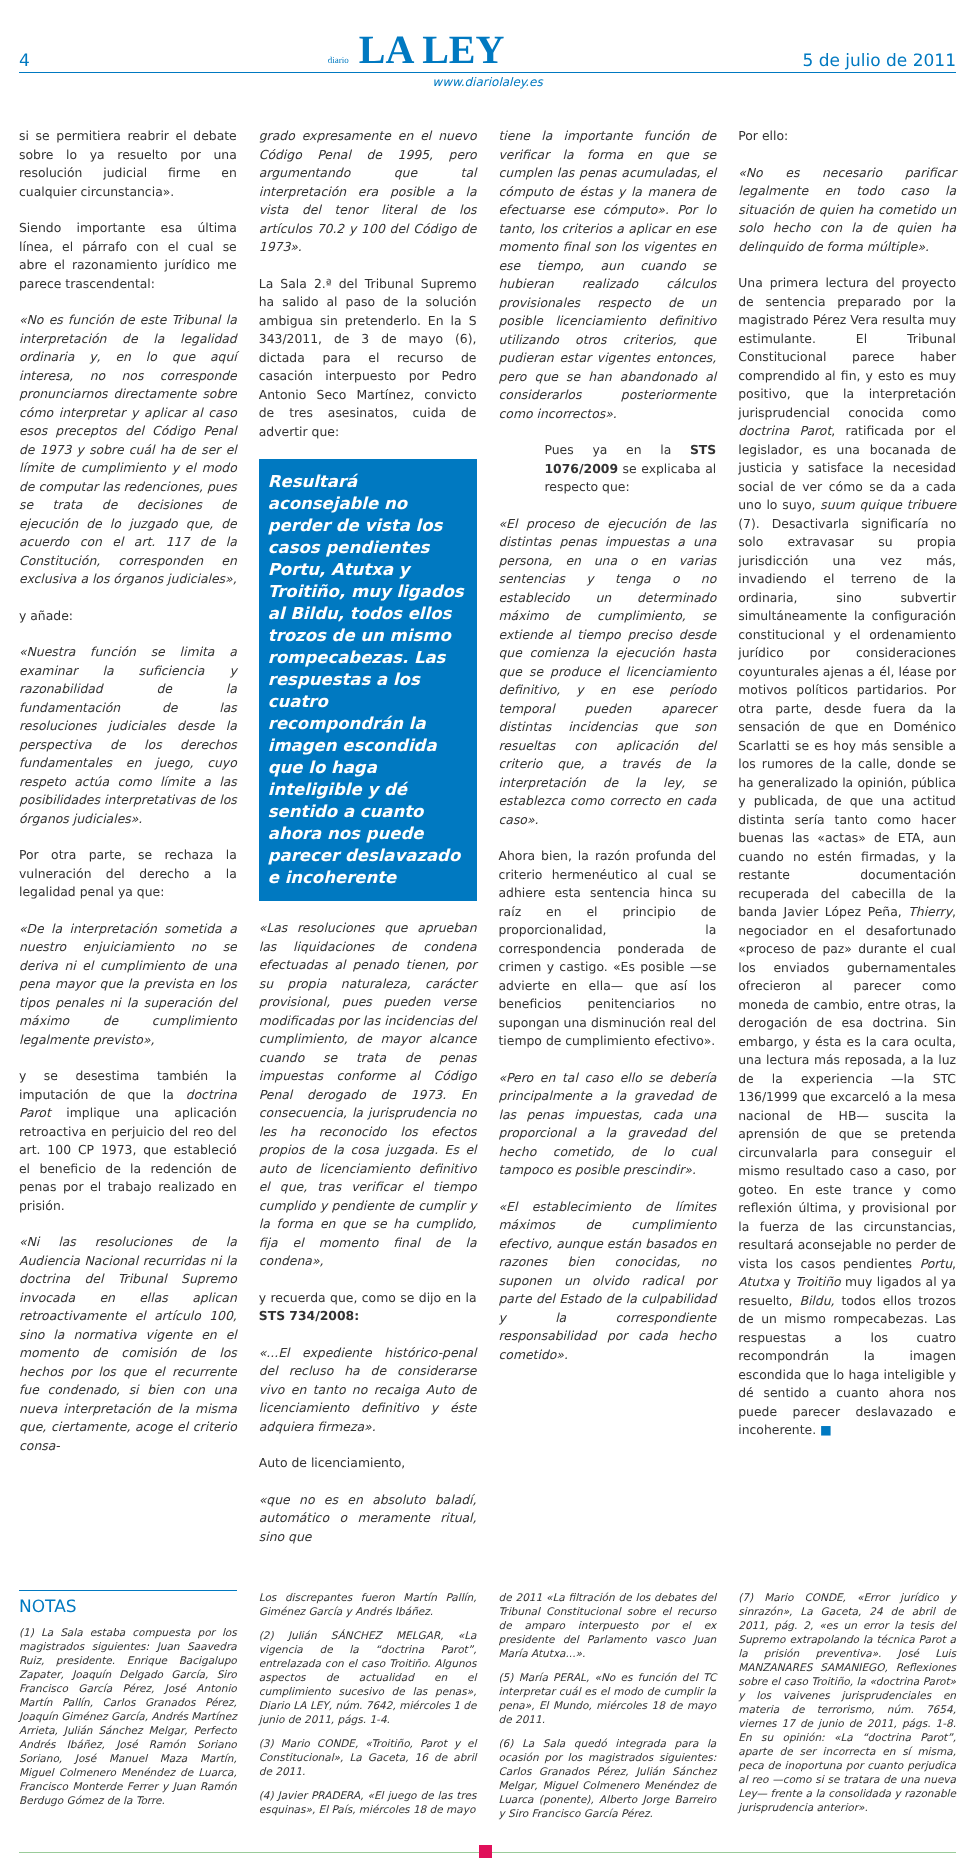4
diario LA LEY
5 de julio de 2011
www.diariolaley.es
si se permitiera reabrir el debate sobre lo ya resuelto por una resolución judicial firme en cualquier circunstancia».
Siendo importante esa última línea, el párrafo con el cual se abre el razonamiento jurídico me parece trascendental:
«No es función de este Tribunal la interpretación de la legalidad ordinaria y, en lo que aquí interesa, no nos corresponde pronunciarnos directamente sobre cómo interpretar y aplicar al caso esos preceptos del Código Penal de 1973 y sobre cuál ha de ser el límite de cumplimiento y el modo de computar las redenciones, pues se trata de decisiones de ejecución de lo juzgado que, de acuerdo con el art. 117 de la Constitución, corresponden en exclusiva a los órganos judiciales»,
y añade:
«Nuestra función se limita a examinar la suficiencia y razonabilidad de la fundamentación de las resoluciones judiciales desde la perspectiva de los derechos fundamentales en juego, cuyo respeto actúa como límite a las posibilidades interpretativas de los órganos judiciales».
Por otra parte, se rechaza la vulneración del derecho a la legalidad penal ya que:
«De la interpretación sometida a nuestro enjuiciamiento no se deriva ni el cumplimiento de una pena mayor que la prevista en los tipos penales ni la superación del máximo de cumplimiento legalmente previsto»,
y se desestima también la imputación de que la doctrina Parot implique una aplicación retroactiva en perjuicio del reo del art. 100 CP 1973, que estableció el beneficio de la redención de penas por el trabajo realizado en prisión.
«Ni las resoluciones de la Audiencia Nacional recurridas ni la doctrina del Tribunal Supremo invocada en ellas aplican retroactivamente el artículo 100, sino la normativa vigente en el momento de comisión de los hechos por los que el recurrente fue condenado, si bien con una nueva interpretación de la misma que, ciertamente, acoge el criterio consa-
grado expresamente en el nuevo Código Penal de 1995, pero argumentando que tal interpretación era posible a la vista del tenor literal de los artículos 70.2 y 100 del Código de 1973».
La Sala 2.ª del Tribunal Supremo ha salido al paso de la solución ambigua sin pretenderlo. En la S 343/2011, de 3 de mayo (6), dictada para el recurso de casación interpuesto por Pedro Antonio Seco Martínez, convicto de tres asesinatos, cuida de advertir que:
Resultará aconsejable no perder de vista los casos pendientes Portu, Atutxa y Troitiño, muy ligados al Bildu, todos ellos trozos de un mismo rompecabezas. Las respuestas a los cuatro recompondrán la imagen escondida que lo haga inteligible y dé sentido a cuanto ahora nos puede parecer deslavazado e incoherente
«Las resoluciones que aprueban las liquidaciones de condena efectuadas al penado tienen, por su propia naturaleza, carácter provisional, pues pueden verse modificadas por las incidencias del cumplimiento, de mayor alcance cuando se trata de penas impuestas conforme al Código Penal derogado de 1973. En consecuencia, la jurisprudencia no les ha reconocido los efectos propios de la cosa juzgada. Es el auto de licenciamiento definitivo el que, tras verificar el tiempo cumplido y pendiente de cumplir y la forma en que se ha cumplido, fija el momento final de la condena»,
y recuerda que, como se dijo en la STS 734/2008:
«...El expediente histórico-penal del recluso ha de considerarse vivo en tanto no recaiga Auto de licenciamiento definitivo y éste adquiera firmeza».
Auto de licenciamiento,
«que no es en absoluto baladí, automático o meramente ritual, sino que
tiene la importante función de verificar la forma en que se cumplen las penas acumuladas, el cómputo de éstas y la manera de efectuarse ese cómputo». Por lo tanto, los criterios a aplicar en ese momento final son los vigentes en ese tiempo, aun cuando se hubieran realizado cálculos provisionales respecto de un posible licenciamiento definitivo utilizando otros criterios, que pudieran estar vigentes entonces, pero que se han abandonado al considerarlos posteriormente como incorrectos».
Pues ya en la STS 1076/2009 se explicaba al respecto que:
«El proceso de ejecución de las distintas penas impuestas a una persona, en una o en varias sentencias y tenga o no establecido un determinado máximo de cumplimiento, se extiende al tiempo preciso desde que comienza la ejecución hasta que se produce el licenciamiento definitivo, y en ese período temporal pueden aparecer distintas incidencias que son resueltas con aplicación del criterio que, a través de la interpretación de la ley, se establezca como correcto en cada caso».
Ahora bien, la razón profunda del criterio hermenéutico al cual se adhiere esta sentencia hinca su raíz en el principio de proporcionalidad, la correspondencia ponderada de crimen y castigo. «Es posible —se advierte en ella— que así los beneficios penitenciarios no supongan una disminución real del tiempo de cumplimiento efectivo».
«Pero en tal caso ello se debería principalmente a la gravedad de las penas impuestas, cada una proporcional a la gravedad del hecho cometido, de lo cual tampoco es posible prescindir».
«El establecimiento de límites máximos de cumplimiento efectivo, aunque están basados en razones bien conocidas, no suponen un olvido radical por parte del Estado de la culpabilidad y la correspondiente responsabilidad por cada hecho cometido».
Por ello:
«No es necesario parificar legalmente en todo caso la situación de quien ha cometido un solo hecho con la de quien ha delinquido de forma múltiple».
Una primera lectura del proyecto de sentencia preparado por la magistrado Pérez Vera resulta muy estimulante. El Tribunal Constitucional parece haber comprendido al fin, y esto es muy positivo, que la interpretación jurisprudencial conocida como doctrina Parot, ratificada por el legislador, es una bocanada de justicia y satisface la necesidad social de ver cómo se da a cada uno lo suyo, suum quique tribuere (7). Desactivarla significaría no solo extravasar su propia jurisdicción una vez más, invadiendo el terreno de la ordinaria, sino subvertir simultáneamente la configuración constitucional y el ordenamiento jurídico por consideraciones coyunturales ajenas a él, léase por motivos políticos partidarios. Por otra parte, desde fuera da la sensación de que en Doménico Scarlatti se es hoy más sensible a los rumores de la calle, donde se ha generalizado la opinión, pública y publicada, de que una actitud distinta sería tanto como hacer buenas las «actas» de ETA, aun cuando no estén firmadas, y la restante documentación recuperada del cabecilla de la banda Javier López Peña, Thierry, negociador en el desafortunado «proceso de paz» durante el cual los enviados gubernamentales ofrecieron al parecer como moneda de cambio, entre otras, la derogación de esa doctrina. Sin embargo, y ésta es la cara oculta, una lectura más reposada, a la luz de la experiencia —la STC 136/1999 que excarceló a la mesa nacional de HB— suscita la aprensión de que se pretenda circunvalarla para conseguir el mismo resultado caso a caso, por goteo. En este trance y como reflexión última, y provisional por la fuerza de las circunstancias, resultará aconsejable no perder de vista los casos pendientes Portu, Atutxa y Troitiño muy ligados al ya resuelto, Bildu, todos ellos trozos de un mismo rompecabezas. Las respuestas a los cuatro recompondrán la imagen escondida que lo haga inteligible y dé sentido a cuanto ahora nos puede parecer deslavazado e incoherente. ■
NOTAS
(1) La Sala estaba compuesta por los magistrados siguientes: Juan Saavedra Ruiz, presidente. Enrique Bacigalupo Zapater, Joaquín Delgado García, Siro Francisco García Pérez, José Antonio Martín Pallín, Carlos Granados Pérez, Joaquín Giménez García, Andrés Martínez Arrieta, Julián Sánchez Melgar, Perfecto Andrés Ibáñez, José Ramón Soriano Soriano, José Manuel Maza Martín, Miguel Colmenero Menéndez de Luarca, Francisco Monterde Ferrer y Juan Ramón Berdugo Gómez de la Torre.
Los discrepantes fueron Martín Pallín, Giménez García y Andrés Ibáñez.
(2) Julián SÁNCHEZ MELGAR, «La vigencia de la “doctrina Parot”, entrelazada con el caso Troitiño. Algunos aspectos de actualidad en el cumplimiento sucesivo de las penas», Diario LA LEY, núm. 7642, miércoles 1 de junio de 2011, págs. 1-4.
(3) Mario CONDE, «Troitiño, Parot y el Constitucional», La Gaceta, 16 de abril de 2011.
(4) Javier PRADERA, «El juego de las tres esquinas», El País, miércoles 18 de mayo
de 2011 «La filtración de los debates del Tribunal Constitucional sobre el recurso de amparo interpuesto por el ex presidente del Parlamento vasco Juan María Atutxa...».
(5) María PERAL, «No es función del TC interpretar cuál es el modo de cumplir la pena», El Mundo, miércoles 18 de mayo de 2011.
(6) La Sala quedó integrada para la ocasión por los magistrados siguientes: Carlos Granados Pérez, Julián Sánchez Melgar, Miguel Colmenero Menéndez de Luarca (ponente), Alberto Jorge Barreiro y Siro Francisco García Pérez.
(7) Mario CONDE, «Error jurídico y sinrazón», La Gaceta, 24 de abril de 2011, pág. 2, «es un error la tesis del Supremo extrapolando la técnica Parot a la prisión preventiva». José Luis MANZANARES SAMANIEGO, Reflexiones sobre el caso Troitiño, la «doctrina Parot» y los vaivenes jurisprudenciales en materia de terrorismo, núm. 7654, viernes 17 de junio de 2011, págs. 1-8. En su opinión: «La “doctrina Parot”, aparte de ser incorrecta en sí misma, peca de inoportuna por cuanto perjudica al reo —como si se tratara de una nueva Ley— frente a la consolidada y razonable jurisprudencia anterior».